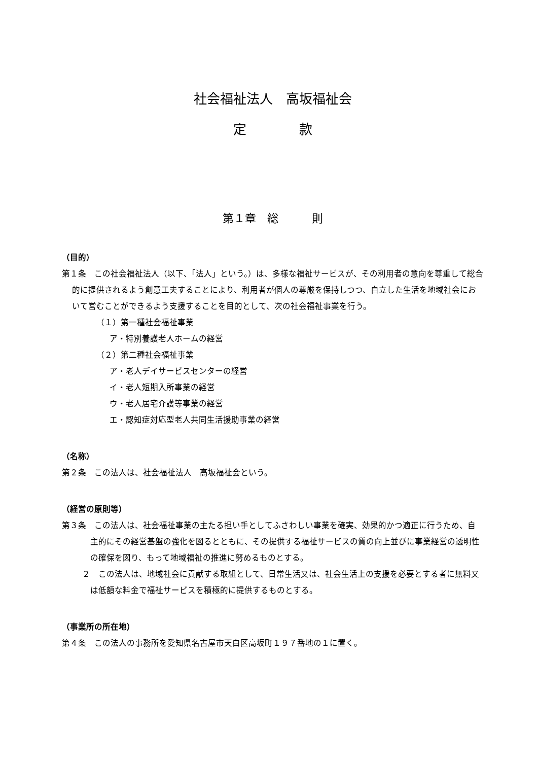社会福祉法人　高坂福祉会
定　　　　款
第１章　総　　　則
（目的）
第１条　この社会福祉法人（以下、「法人」という。）は、多様な福祉サービスが、その利用者の意向を尊重して総合的に提供されるよう創意工夫することにより、利用者が個人の尊厳を保持しつつ、自立した生活を地域社会において営むことができるよう支援することを目的として、次の社会福祉事業を行う。
（１）第一種社会福祉事業
ア・特別養護老人ホームの経営
（２）第二種社会福祉事業
ア・老人デイサービスセンターの経営
イ・老人短期入所事業の経営
ウ・老人居宅介護等事業の経営
エ・認知症対応型老人共同生活援助事業の経営
（名称）
第２条　この法人は、社会福祉法人　高坂福祉会という。
（経営の原則等）
第３条　この法人は、社会福祉事業の主たる担い手としてふさわしい事業を確実、効果的かつ適正に行うため、自主的にその経営基盤の強化を図るとともに、その提供する福祉サービスの質の向上並びに事業経営の透明性の確保を図り、もって地域福祉の推進に努めるものとする。
２　この法人は、地域社会に貢献する取組として、日常生活又は、社会生活上の支援を必要とする者に無料又は低額な料金で福祉サービスを積極的に提供するものとする。
（事業所の所在地）
第４条　この法人の事務所を愛知県名古屋市天白区高坂町１９７番地の１に置く。